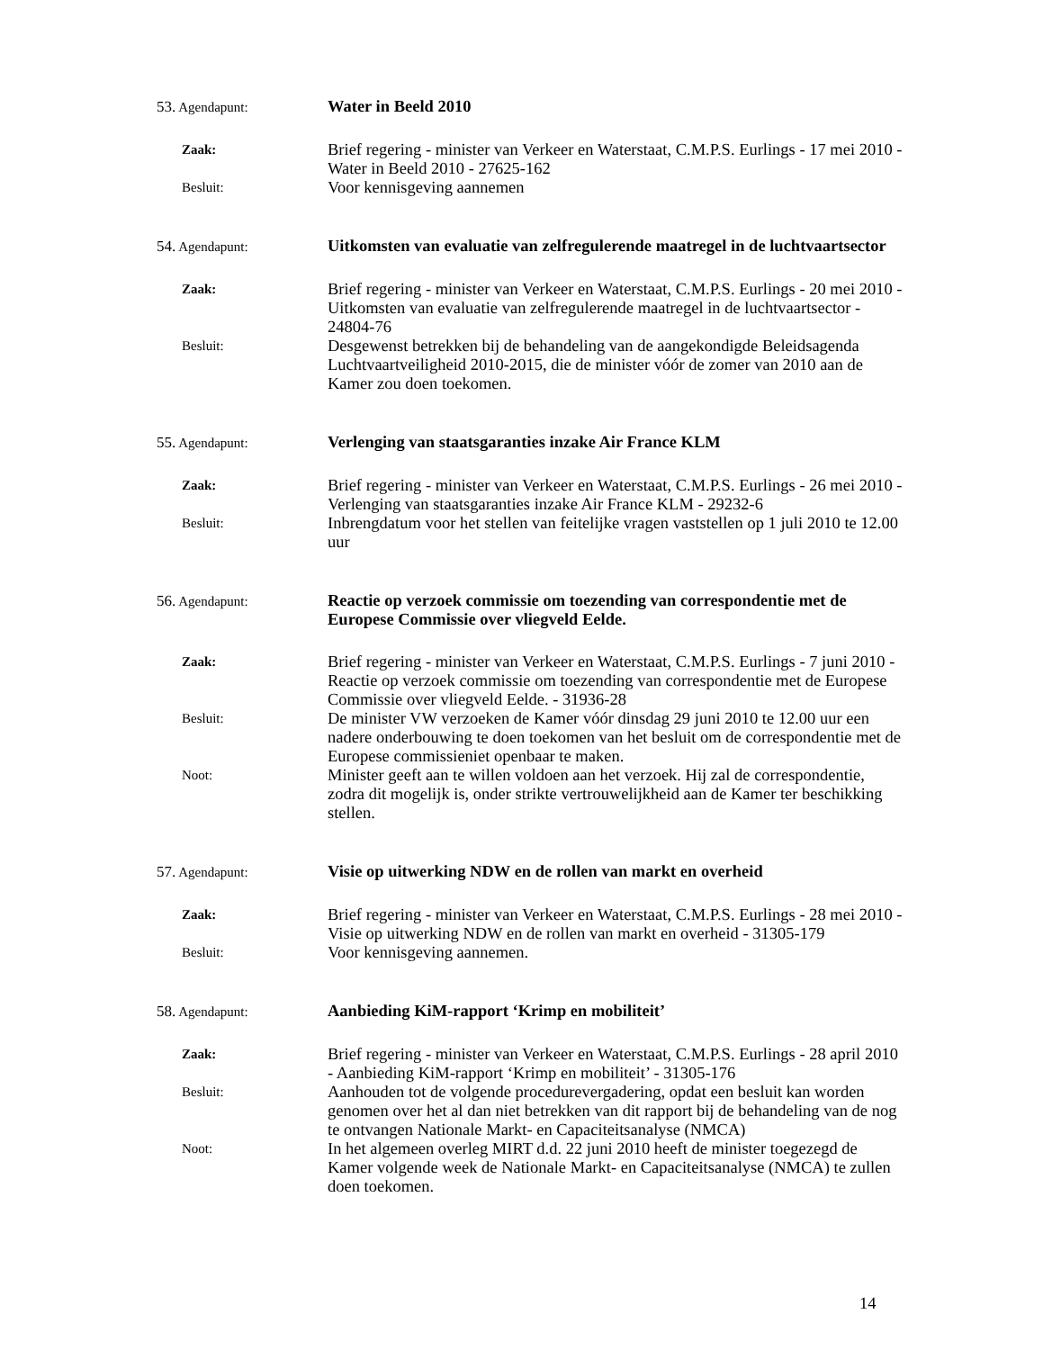53. Agendapunt:
Water in Beeld 2010
Zaak:
Brief regering - minister van Verkeer en Waterstaat, C.M.P.S. Eurlings - 17 mei 2010 - Water in Beeld 2010 - 27625-162
Besluit:
Voor kennisgeving aannemen
54. Agendapunt:
Uitkomsten van evaluatie van zelfregulerende maatregel in de luchtvaartsector
Zaak:
Brief regering - minister van Verkeer en Waterstaat, C.M.P.S. Eurlings - 20 mei 2010 - Uitkomsten van evaluatie van zelfregulerende maatregel in de luchtvaartsector - 24804-76
Besluit:
Desgewenst betrekken bij de behandeling van de aangekondigde Beleidsagenda Luchtvaartveiligheid 2010-2015, die de minister vóór de zomer van 2010 aan de Kamer zou doen toekomen.
55. Agendapunt:
Verlenging van staatsgaranties inzake Air France KLM
Zaak:
Brief regering - minister van Verkeer en Waterstaat, C.M.P.S. Eurlings - 26 mei 2010 - Verlenging van staatsgaranties inzake Air France KLM - 29232-6
Besluit:
Inbrengdatum voor het stellen van feitelijke vragen vaststellen op 1 juli 2010 te 12.00 uur
56. Agendapunt:
Reactie op verzoek commissie om toezending van correspondentie met de Europese Commissie over vliegveld Eelde.
Zaak:
Brief regering - minister van Verkeer en Waterstaat, C.M.P.S. Eurlings - 7 juni 2010 - Reactie op verzoek commissie om toezending van correspondentie met de Europese Commissie over vliegveld Eelde. - 31936-28
Besluit:
De minister VW verzoeken de Kamer vóór dinsdag 29 juni 2010 te 12.00 uur een nadere onderbouwing te doen toekomen van het besluit om de correspondentie met de Europese commissieniet openbaar te maken.
Noot:
Minister geeft aan te willen voldoen aan het verzoek. Hij zal de correspondentie, zodra dit mogelijk is, onder strikte vertrouwelijkheid aan de Kamer ter beschikking stellen.
57. Agendapunt:
Visie op uitwerking NDW en de rollen van markt en overheid
Zaak:
Brief regering - minister van Verkeer en Waterstaat, C.M.P.S. Eurlings - 28 mei 2010 - Visie op uitwerking NDW en de rollen van markt en overheid - 31305-179
Besluit:
Voor kennisgeving aannemen.
58. Agendapunt:
Aanbieding KiM-rapport ‘Krimp en mobiliteit’
Zaak:
Brief regering - minister van Verkeer en Waterstaat, C.M.P.S. Eurlings - 28 april 2010 - Aanbieding KiM-rapport ‘Krimp en mobiliteit’ - 31305-176
Besluit:
Aanhouden tot de volgende procedurevergadering, opdat een besluit kan worden genomen over het al dan niet betrekken van dit rapport bij de behandeling van de nog te ontvangen Nationale Markt- en Capaciteitsanalyse (NMCA)
Noot:
In het algemeen overleg MIRT d.d. 22 juni 2010 heeft de minister toegezegd de Kamer volgende week de Nationale Markt- en Capaciteitsanalyse (NMCA) te zullen doen toekomen.
14